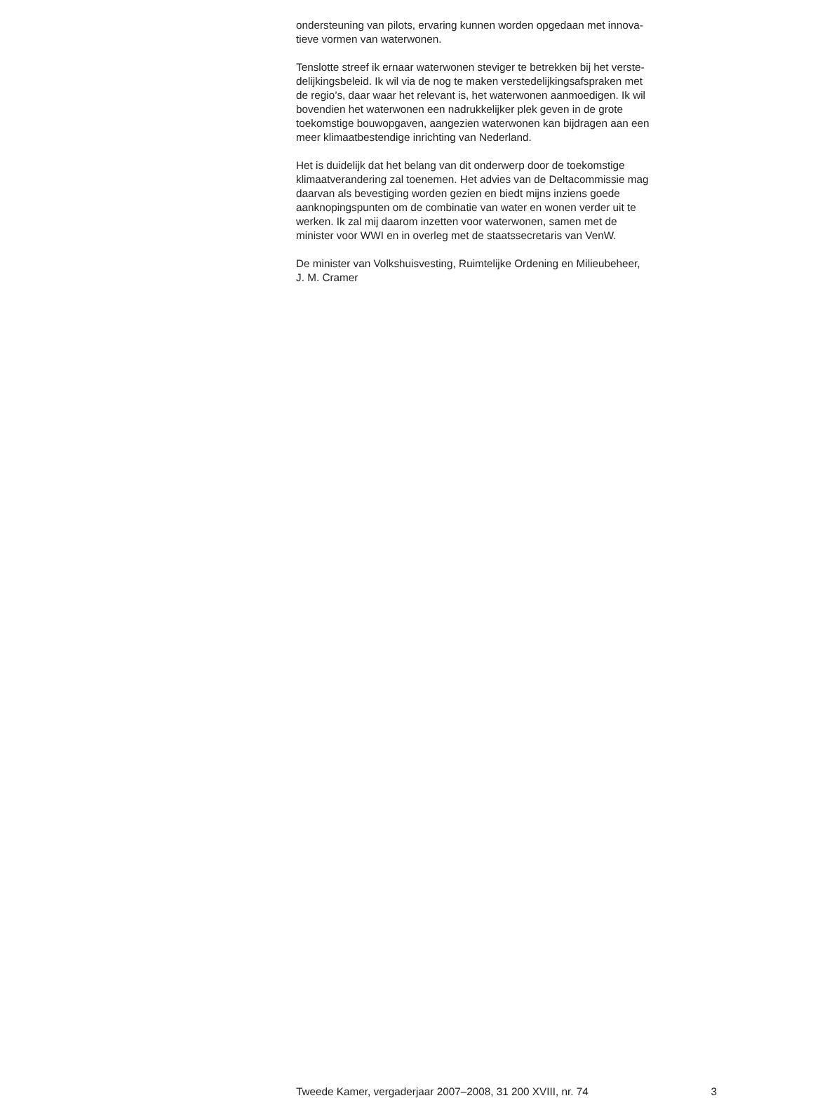ondersteuning van pilots, ervaring kunnen worden opgedaan met innova-
tieve vormen van waterwonen.
Tenslotte streef ik ernaar waterwonen steviger te betrekken bij het verste-
delijkingsbeleid. Ik wil via de nog te maken verstedelijkingsafspraken met
de regio’s, daar waar het relevant is, het waterwonen aanmoedigen. Ik wil
bovendien het waterwonen een nadrukkelijker plek geven in de grote
toekomstige bouwopgaven, aangezien waterwonen kan bijdragen aan een
meer klimaatbestendige inrichting van Nederland.
Het is duidelijk dat het belang van dit onderwerp door de toekomstige
klimaatverandering zal toenemen. Het advies van de Deltacommissie mag
daarvan als bevestiging worden gezien en biedt mijns inziens goede
aanknopingspunten om de combinatie van water en wonen verder uit te
werken. Ik zal mij daarom inzetten voor waterwonen, samen met de
minister voor WWI en in overleg met de staatssecretaris van VenW.
De minister van Volkshuisvesting, Ruimtelijke Ordening en Milieubeheer,
J. M. Cramer
Tweede Kamer, vergaderjaar 2007–2008, 31 200 XVIII, nr. 74 3